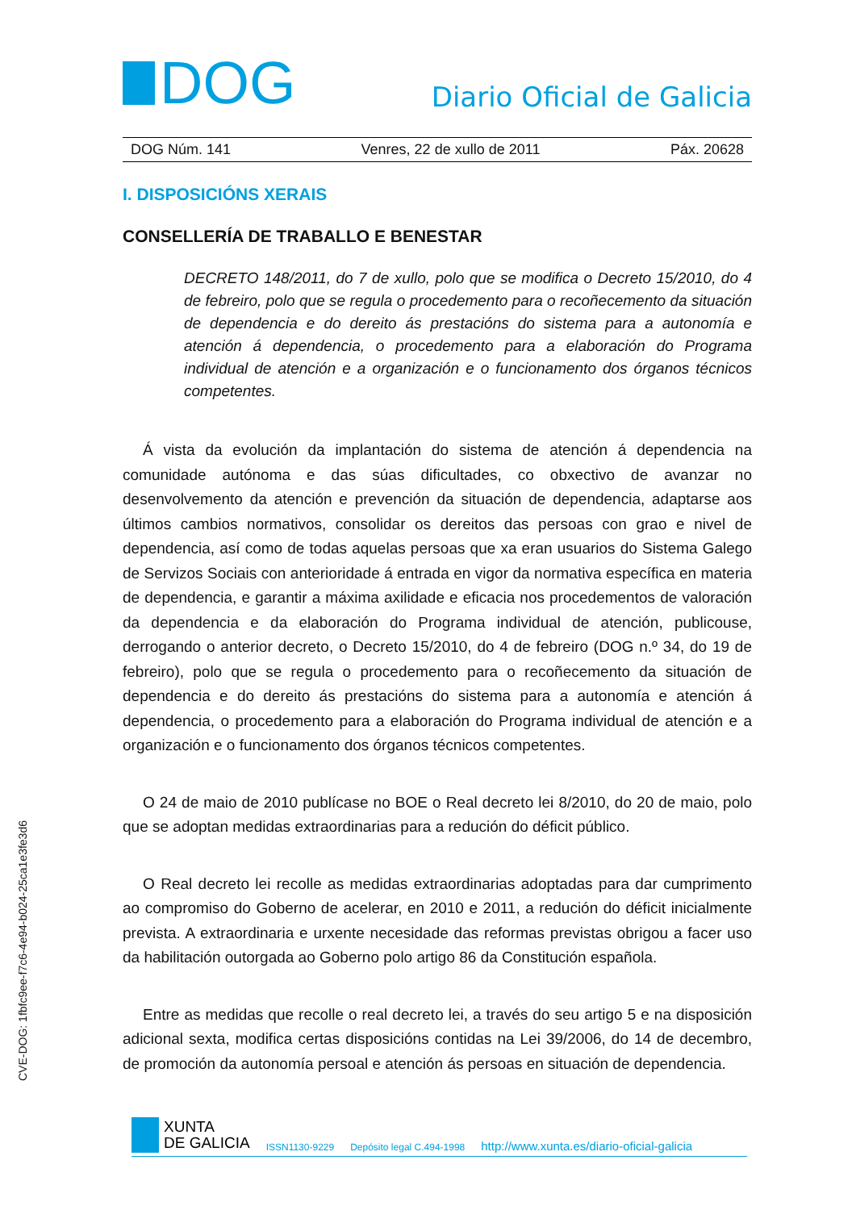DOG
Diario Oficial de Galicia
DOG Núm. 141 Venres, 22 de xullo de 2011 Páx. 20628
I. DISPOSICIÓNS XERAIS
CONSELLERÍA DE TRABALLO E BENESTAR
DECRETO 148/2011, do 7 de xullo, polo que se modifica o Decreto 15/2010, do 4 de febreiro, polo que se regula o procedemento para o recoñecemento da situación de dependencia e do dereito ás prestacións do sistema para a autonomía e atención á dependencia, o procedemento para a elaboración do Programa individual de atención e a organización e o funcionamento dos órganos técnicos competentes.
Á vista da evolución da implantación do sistema de atención á dependencia na comunidade autónoma e das súas dificultades, co obxectivo de avanzar no desenvolvemento da atención e prevención da situación de dependencia, adaptarse aos últimos cambios normativos, consolidar os dereitos das persoas con grao e nivel de dependencia, así como de todas aquelas persoas que xa eran usuarios do Sistema Galego de Servizos Sociais con anterioridade á entrada en vigor da normativa específica en materia de dependencia, e garantir a máxima axilidade e eficacia nos procedementos de valoración da dependencia e da elaboración do Programa individual de atención, publicouse, derrogando o anterior decreto, o Decreto 15/2010, do 4 de febreiro (DOG n.º 34, do 19 de febreiro), polo que se regula o procedemento para o recoñecemento da situación de dependencia e do dereito ás prestacións do sistema para a autonomía e atención á dependencia, o procedemento para a elaboración do Programa individual de atención e a organización e o funcionamento dos órganos técnicos competentes.
O 24 de maio de 2010 publícase no BOE o Real decreto lei 8/2010, do 20 de maio, polo que se adoptan medidas extraordinarias para a redución do déficit público.
O Real decreto lei recolle as medidas extraordinarias adoptadas para dar cumprimento ao compromiso do Goberno de acelerar, en 2010 e 2011, a redución do déficit inicialmente prevista. A extraordinaria e urxente necesidade das reformas previstas obrigou a facer uso da habilitación outorgada ao Goberno polo artigo 86 da Constitución española.
Entre as medidas que recolle o real decreto lei, a través do seu artigo 5 e na disposición adicional sexta, modifica certas disposicións contidas na Lei 39/2006, do 14 de decembro, de promoción da autonomía persoal e atención ás persoas en situación de dependencia.
CVE-DOG: 1fbfc9ee-f7c6-4e94-b024-25ca1e3fe3d6
XUNTA
DE GALICIA
ISSN1130-9229 Depósito legal C.494-1998 http://www.xunta.es/diario-oficial-galicia